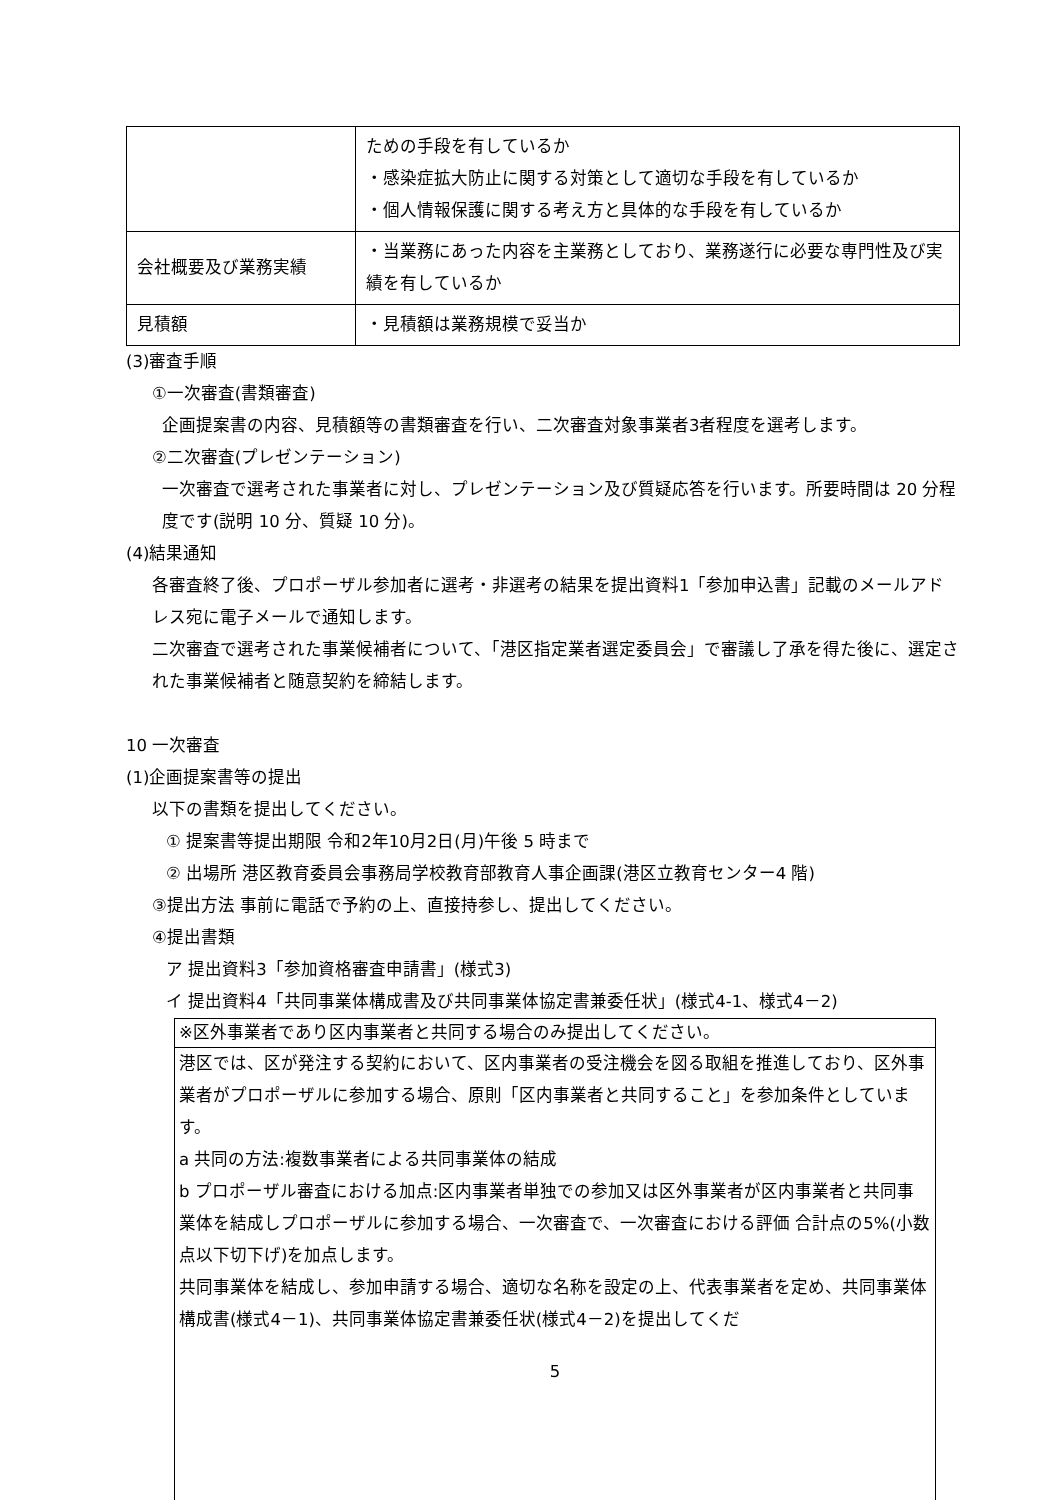| | ための手段を有しているか ・感染症拡大防止に関する対策として適切な手段を有しているか ・個人情報保護に関する考え方と具体的な手段を有しているか |
| 会社概要及び業務実績 | ・当業務にあった内容を主業務としており、業務遂行に必要な専門性及び実績を有しているか |
| 見積額 | ・見積額は業務規模で妥当か |
(3)審査手順
①一次審査(書類審査)
企画提案書の内容、見積額等の書類審査を行い、二次審査対象事業者3者程度を選考します。
②二次審査(プレゼンテーション)
一次審査で選考された事業者に対し、プレゼンテーション及び質疑応答を行います。所要時間は 20 分程度です(説明 10 分、質疑 10 分)。
(4)結果通知
各審査終了後、プロポーザル参加者に選考・非選考の結果を提出資料1「参加申込書」記載のメールアドレス宛に電子メールで通知します。
二次審査で選考された事業候補者について、「港区指定業者選定委員会」で審議し了承を得た後に、選定された事業候補者と随意契約を締結します。
10 一次審査
(1)企画提案書等の提出
以下の書類を提出してください。
① 提案書等提出期限 令和2年10月2日(月)午後 5 時まで
② 出場所 港区教育委員会事務局学校教育部教育人事企画課(港区立教育センター4 階)
③提出方法 事前に電話で予約の上、直接持参し、提出してください。
④提出書類
ア 提出資料3「参加資格審査申請書」(様式3)
イ 提出資料4「共同事業体構成書及び共同事業体協定書兼委任状」(様式4-1、様式4－2)
※区外事業者であり区内事業者と共同する場合のみ提出してください。
港区では、区が発注する契約において、区内事業者の受注機会を図る取組を推進しており、区外事業者がプロポーザルに参加する場合、原則「区内事業者と共同すること」を参加条件としています。
a 共同の方法:複数事業者による共同事業体の結成
b プロポーザル審査における加点:区内事業者単独での参加又は区外事業者が区内事業者と共同事業体を結成しプロポーザルに参加する場合、一次審査で、一次審査における評価 合計点の5%(小数点以下切下げ)を加点します。
共同事業体を結成し、参加申請する場合、適切な名称を設定の上、代表事業者を定め、共同事業体構成書(様式4－1)、共同事業体協定書兼委任状(様式4－2)を提出してくだ
5